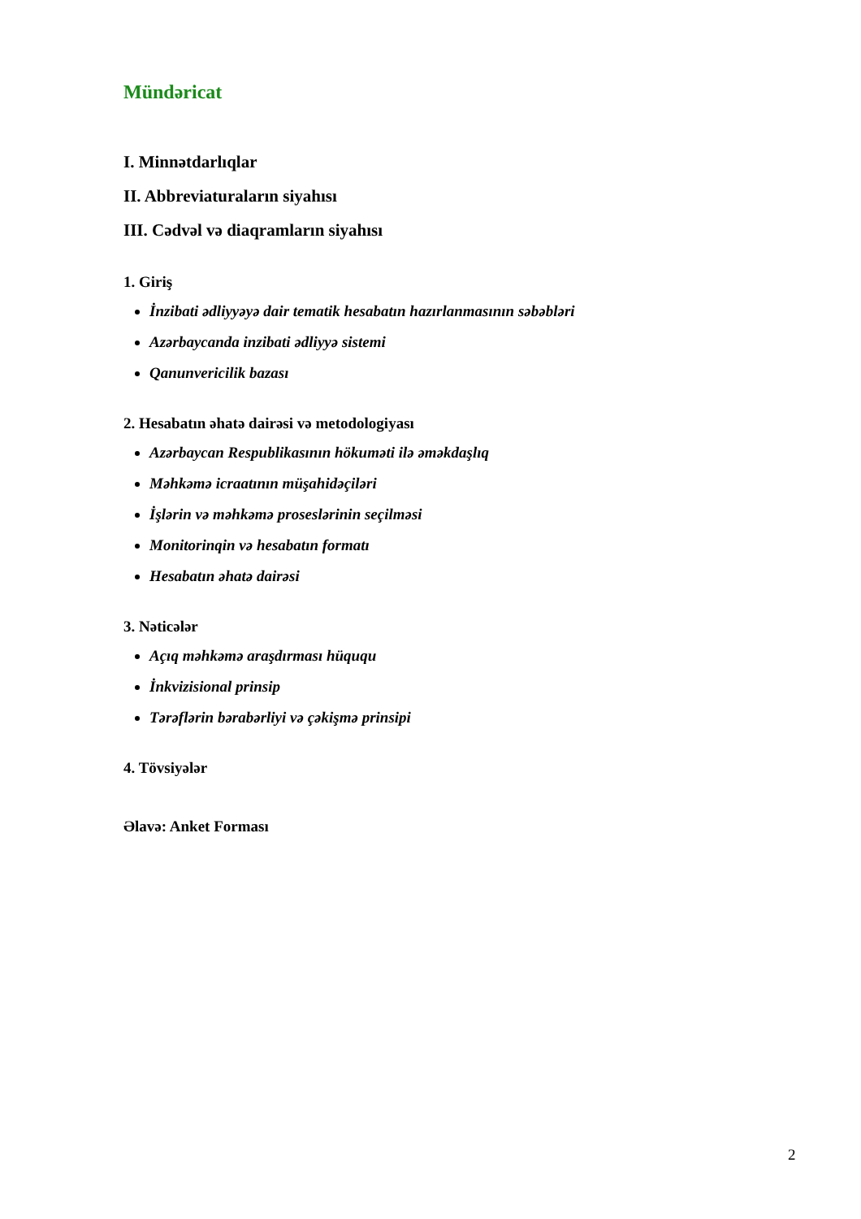Mündəricat
I. Minnətdarlıqlar
II. Abbreviaturaların siyahısı
III. Cədvəl və diaqramların siyahısı
1. Giriş
İnzibati ədliyyəyə dair tematik hesabatın hazırlanmasının səbəbləri
Azərbaycanda inzibati ədliyyə sistemi
Qanunvericilik bazası
2. Hesabatın əhatə dairəsi və metodologiyası
Azərbaycan Respublikasının hökuməti ilə əməkdaşlıq
Məhkəmə icraatının müşahidəçiləri
İşlərin və məhkəmə proseslərinin seçilməsi
Monitorinqin və hesabatın formatı
Hesabatın əhatə dairəsi
3. Nəticələr
Açıq məhkəmə araşdırması hüququ
İnkvizisional prinsip
Tərəflərin bərabərliyi və çəkişmə prinsipi
4. Tövsiyələr
Əlavə: Anket Forması
2